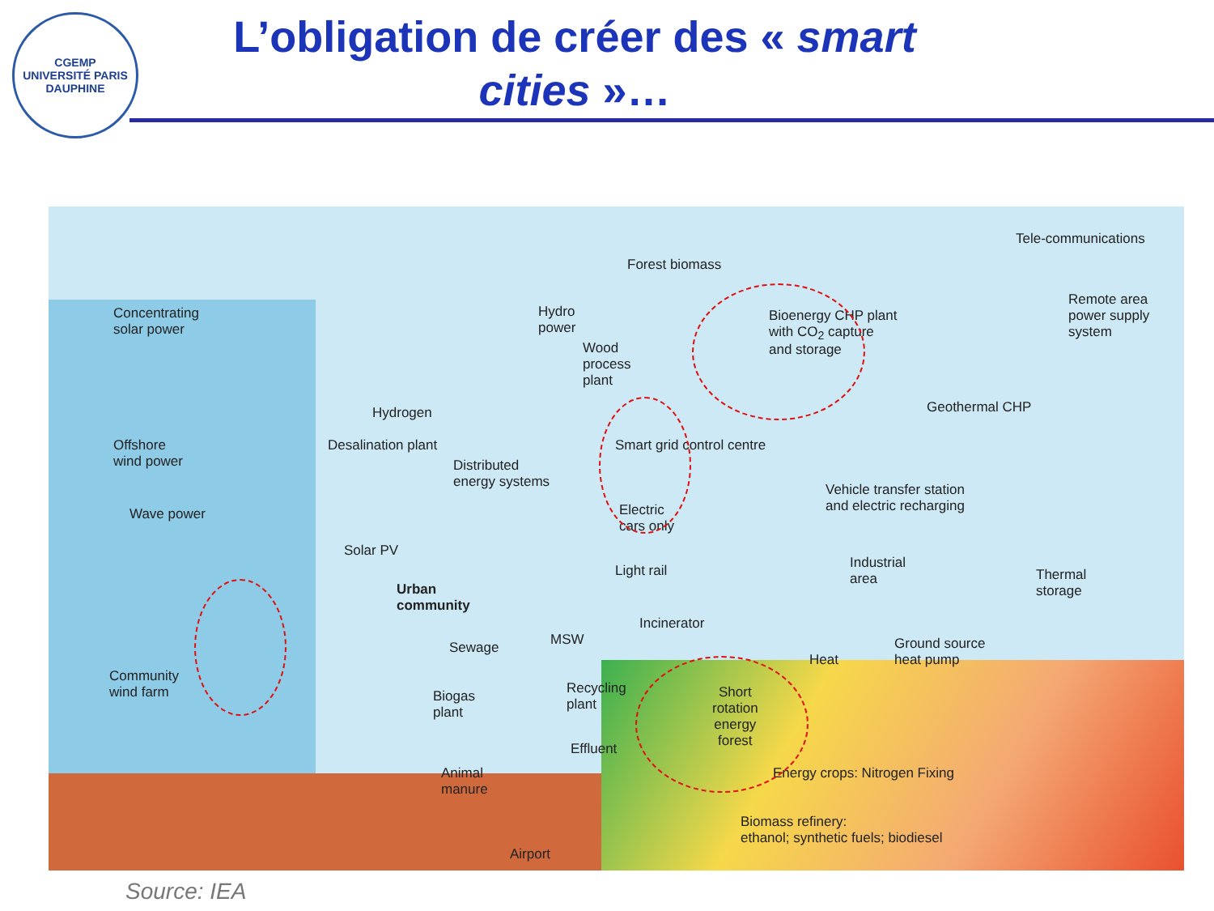CGEMP
UNIVERSITÉ PARIS DAUPHINE
L’obligation de créer des « smart cities »…
Tele-communications
Forest biomass
Concentrating
solar power
Hydro
power
Wood
process
plant
Bioenergy CHP plant
with CO<sub>2</sub> capture
and storage
Remote area
power supply
system
Geothermal CHP
Hydrogen
Offshore
wind power
Desalination plant Smart grid control centre
Distributed
energy systems
Vehicle transfer station
and electric recharging
Wave power
Electric
cars only
Solar PV
Light rail
Industrial
area
Thermal
storage
Urban
community
Incinerator
MSW
Ground source
heat pump
Sewage
Heat
Community
wind farm
Recycling
plant
Short
rotation
energy
forest
Biogas
plant
Effluent
Animal
manure
Energy crops: Nitrogen Fixing
Biomass refinery:
ethanol; synthetic fuels; biodiesel
Airport
Source: IEA